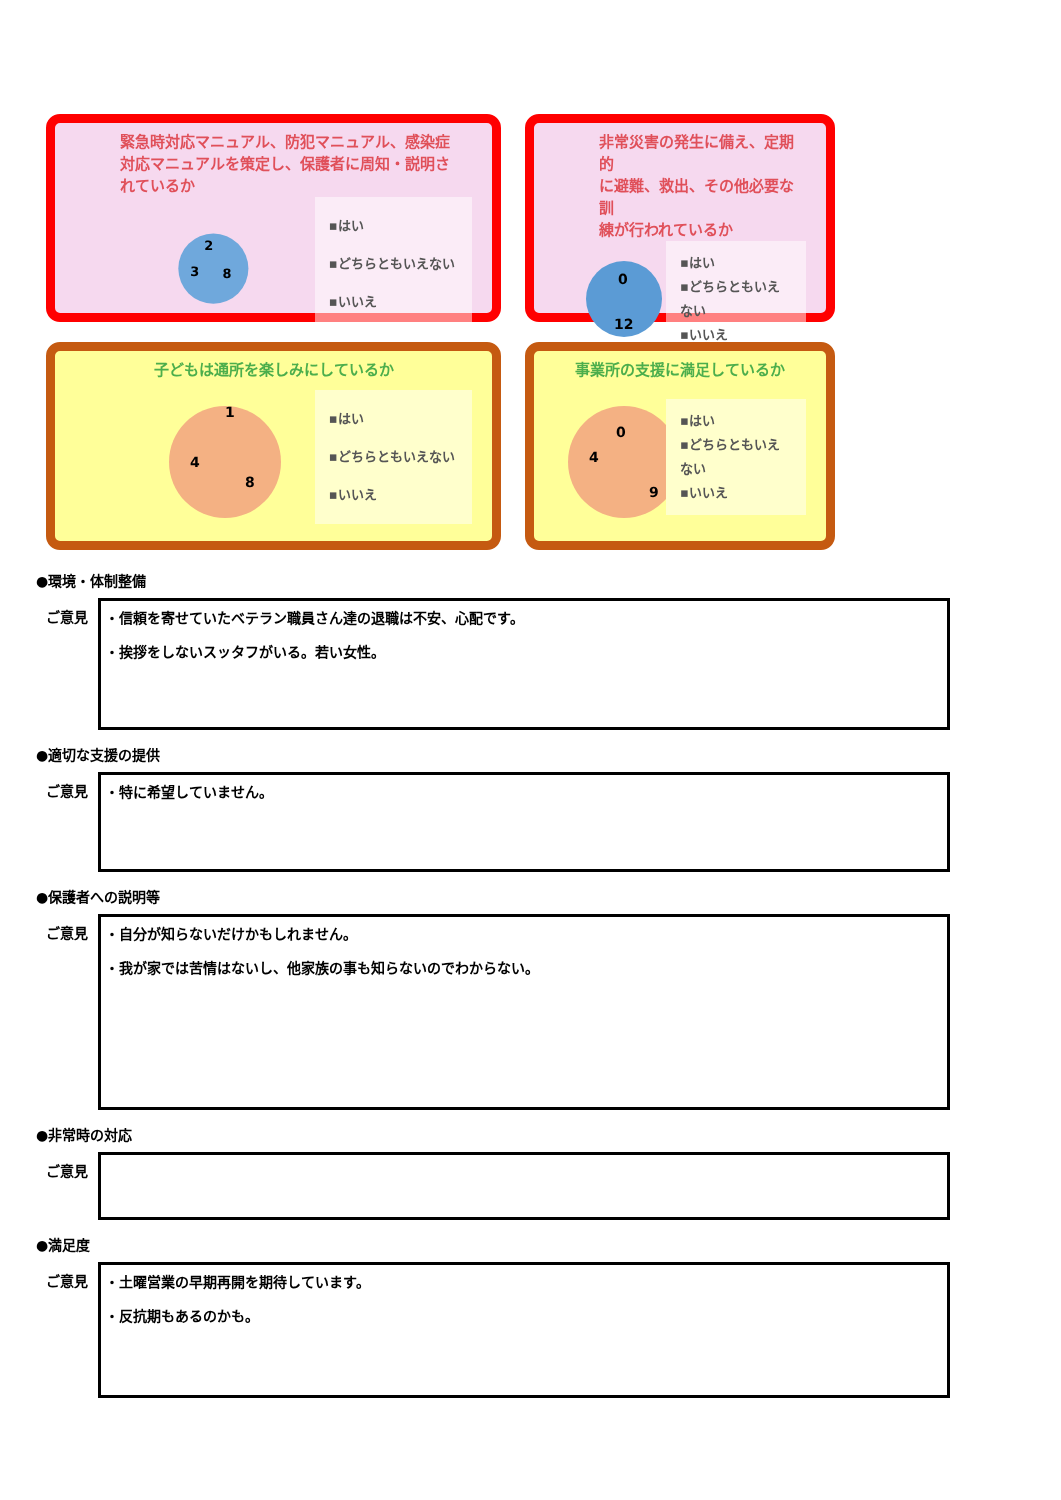緊急時対応マニュアル、防犯マニュアル、感染症
対応マニュアルを策定し、保護者に周知・説明さ
れているか
8
3
2
▪はい
▪どちらともいえない
▪いいえ
非常災害の発生に備え、定期的
に避難、救出、その他必要な訓
練が行われているか
0
12
▪はい
▪どちらともいえない
▪いいえ
子どもは通所を楽しみにしているか
8
4
1
▪はい
▪どちらともいえない
▪いいえ
事業所の支援に満足しているか
0
4
9
▪はい
▪どちらともいえない
▪いいえ
●環境・体制整備
ご意見
・信頼を寄せていたベテラン職員さん達の退職は不安、心配です。
・挨拶をしないスッタフがいる。若い女性。
●適切な支援の提供
ご意見
・特に希望していません。
●保護者への説明等
ご意見
・自分が知らないだけかもしれません。
・我が家では苦情はないし、他家族の事も知らないのでわからない。
●非常時の対応
ご意見
●満足度
ご意見
・土曜営業の早期再開を期待しています。
・反抗期もあるのかも。